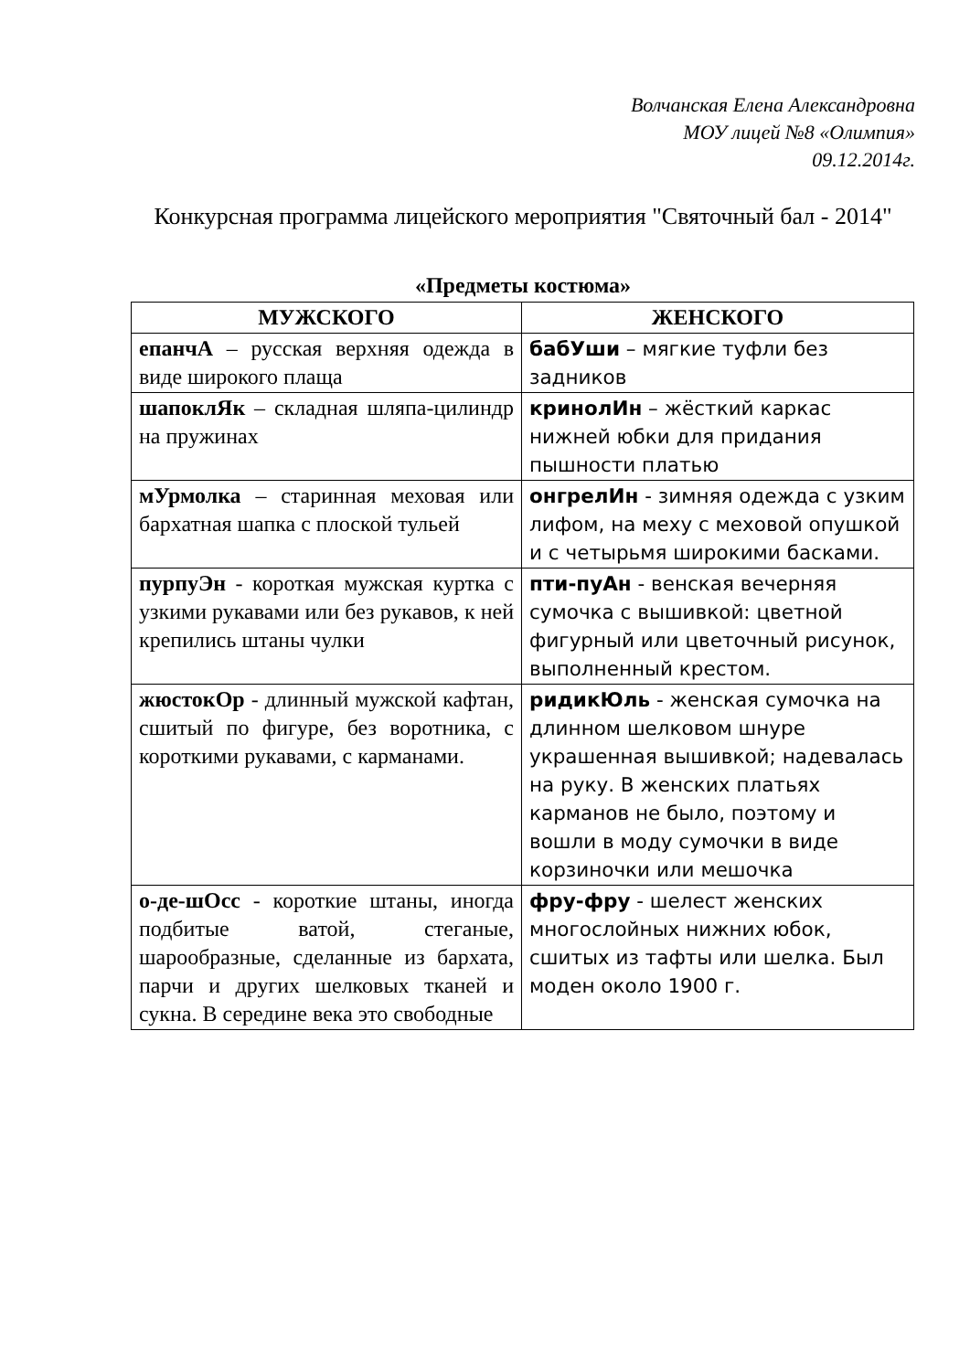Волчанская Елена Александровна
МОУ лицей №8 «Олимпия»
09.12.2014г.
Конкурсная программа лицейского мероприятия "Святочный бал - 2014"
«Предметы костюма»
| МУЖСКОГО | ЖЕНСКОГО |
| --- | --- |
| епанчА – русская верхняя одежда в виде широкого плаща | бабУши – мягкие туфли без задников |
| шапоклЯк – складная шляпа-цилиндр на пружинах | кринолИн – жёсткий каркас нижней юбки для придания пышности платью |
| мУрмолка – старинная меховая или бархатная шапка с плоской тульей | онгрелИн - зимняя одежда с узким лифом, на меху с меховой опушкой и с четырьмя широкими басками. |
| пурпуЭн - короткая мужская куртка с узкими рукавами или без рукавов, к ней крепились штаны чулки | пти-пуАн - венская вечерняя сумочка с вышивкой: цветной фигурный или цветочный рисунок, выполненный крестом. |
| жюстокОр - длинный мужской кафтан, сшитый по фигуре, без воротника, с короткими рукавами, с карманами. | ридикЮль - женская сумочка на длинном шелковом шнуре украшенная вышивкой; надевалась на руку. В женских платьях карманов не было, поэтому и вошли в моду сумочки в виде корзиночки или мешочка |
| о-де-шОсс - короткие штаны, иногда подбитые ватой, стеганые, шарообразные, сделанные из бархата, парчи и других шелковых тканей и сукна. В середине века это свободные | фру-фру - шелест женских многослойных нижних юбок, сшитых из тафты или шелка. Был моден около 1900 г. |